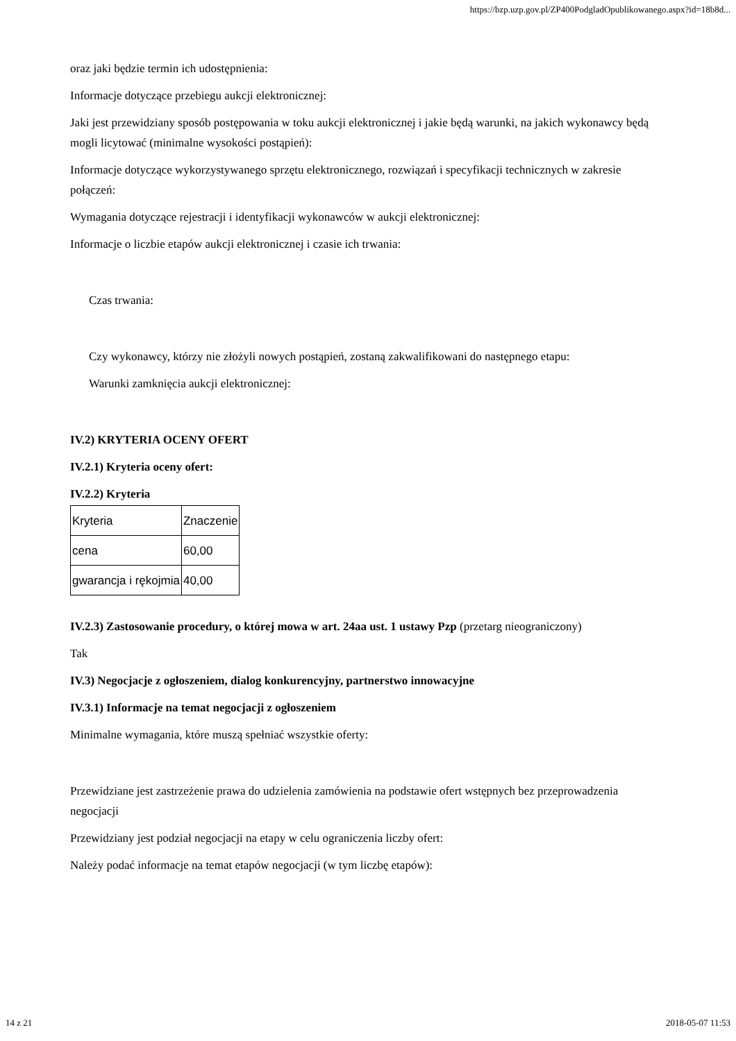https://bzp.uzp.gov.pl/ZP400PodgladOpublikowanego.aspx?id=18b8d...
oraz jaki będzie termin ich udostępnienia:
Informacje dotyczące przebiegu aukcji elektronicznej:
Jaki jest przewidziany sposób postępowania w toku aukcji elektronicznej i jakie będą warunki, na jakich wykonawcy będą mogli licytować (minimalne wysokości postąpień):
Informacje dotyczące wykorzystywanego sprzętu elektronicznego, rozwiązań i specyfikacji technicznych w zakresie połączeń:
Wymagania dotyczące rejestracji i identyfikacji wykonawców w aukcji elektronicznej:
Informacje o liczbie etapów aukcji elektronicznej i czasie ich trwania:
Czas trwania:
Czy wykonawcy, którzy nie złożyli nowych postąpień, zostaną zakwalifikowani do następnego etapu:
Warunki zamknięcia aukcji elektronicznej:
IV.2) KRYTERIA OCENY OFERT
IV.2.1) Kryteria oceny ofert:
IV.2.2) Kryteria
| Kryteria | Znaczenie |
| cena | 60,00 |
| gwarancja i rękojmia | 40,00 |
IV.2.3) Zastosowanie procedury, o której mowa w art. 24aa ust. 1 ustawy Pzp (przetarg nieograniczony)
Tak
IV.3) Negocjacje z ogłoszeniem, dialog konkurencyjny, partnerstwo innowacyjne
IV.3.1) Informacje na temat negocjacji z ogłoszeniem
Minimalne wymagania, które muszą spełniać wszystkie oferty:
Przewidziane jest zastrzeżenie prawa do udzielenia zamówienia na podstawie ofert wstępnych bez przeprowadzenia negocjacji
Przewidziany jest podział negocjacji na etapy w celu ograniczenia liczby ofert:
Należy podać informacje na temat etapów negocjacji (w tym liczbę etapów):
14 z 21 2018-05-07 11:53